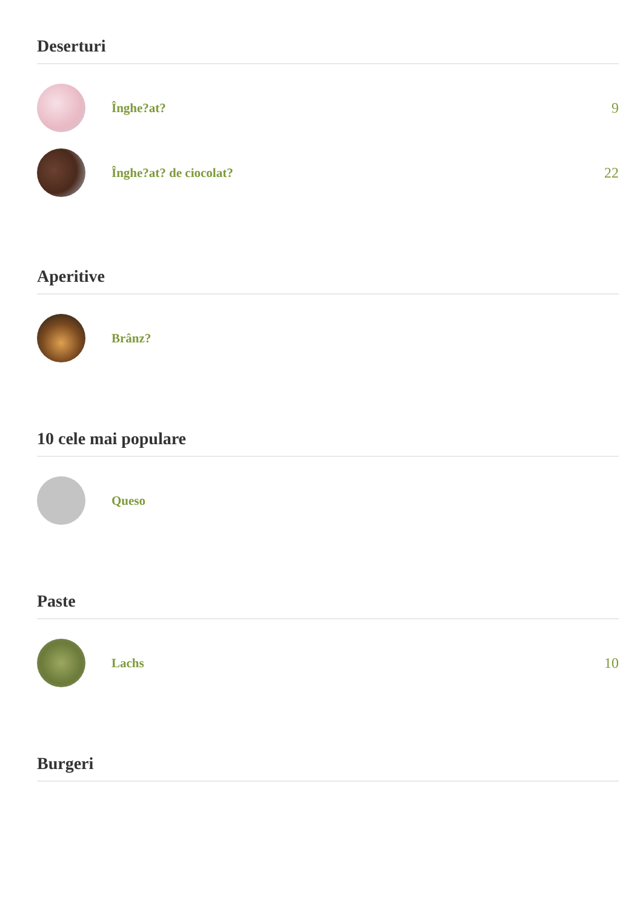Deserturi
Înghe?at? 9
Înghe?at? de ciocolat? 22
Aperitive
Brânz?
10 cele mai populare
Queso
Paste
Lachs 10
Burgeri